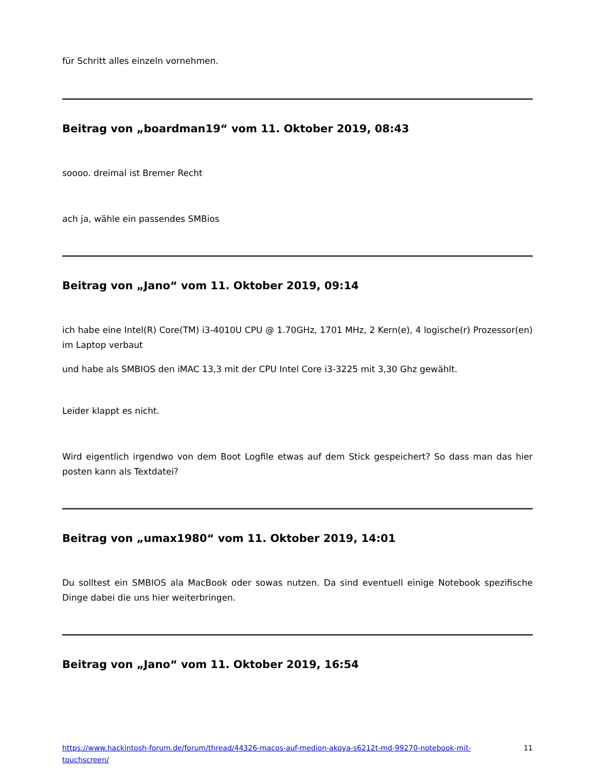für Schritt alles einzeln vornehmen.
Beitrag von „boardman19“ vom 11. Oktober 2019, 08:43
soooo. dreimal ist Bremer Recht
ach ja, wähle ein passendes SMBios
Beitrag von „Jano“ vom 11. Oktober 2019, 09:14
ich habe eine Intel(R) Core(TM) i3-4010U CPU @ 1.70GHz, 1701 MHz, 2 Kern(e), 4 logische(r) Prozessor(en) im Laptop verbaut
und habe als SMBIOS den iMAC 13,3 mit der CPU Intel Core i3-3225 mit 3,30 Ghz gewählt.
Leider klappt es nicht.
Wird eigentlich irgendwo von dem Boot Logfile etwas auf dem Stick gespeichert? So dass man das hier posten kann als Textdatei?
Beitrag von „umax1980“ vom 11. Oktober 2019, 14:01
Du solltest ein SMBIOS ala MacBook oder sowas nutzen. Da sind eventuell einige Notebook spezifische Dinge dabei die uns hier weiterbringen.
Beitrag von „Jano“ vom 11. Oktober 2019, 16:54
https://www.hackintosh-forum.de/forum/thread/44326-macos-auf-medion-akoya-s6212t-md-99270-notebook-mit-touchscreen/ 11